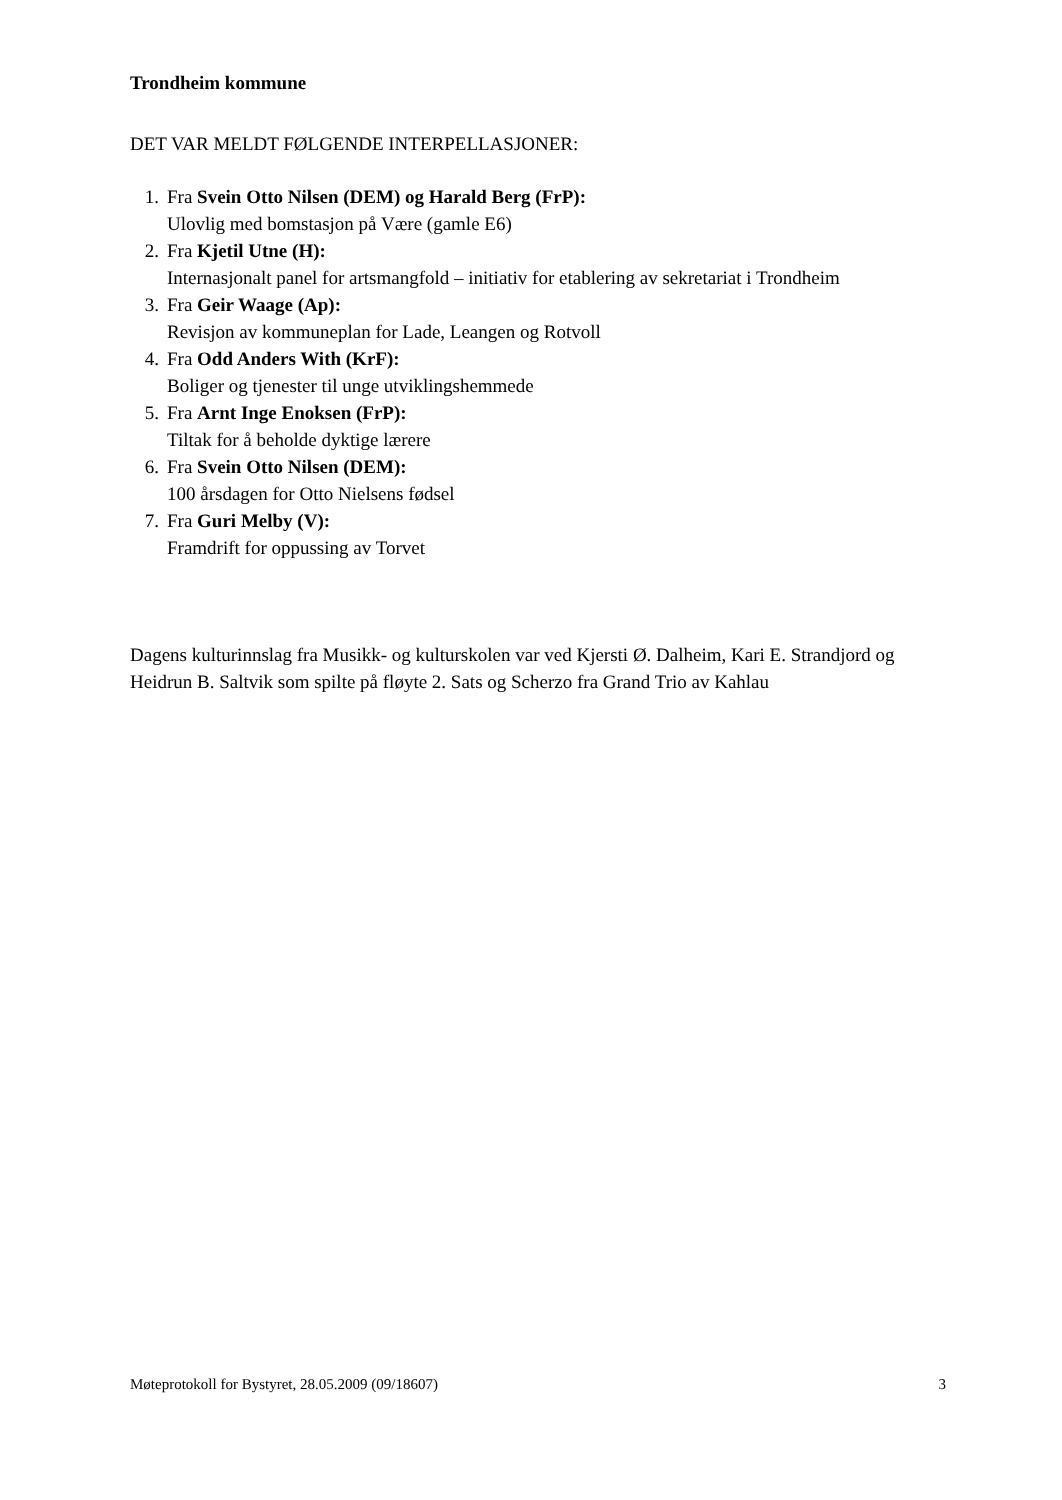Trondheim kommune
DET VAR MELDT FØLGENDE INTERPELLASJONER:
1. Fra Svein Otto Nilsen (DEM) og Harald Berg (FrP):
Ulovlig med bomstasjon på Være (gamle E6)
2. Fra Kjetil Utne (H):
Internasjonalt panel for artsmangfold – initiativ for etablering av sekretariat i Trondheim
3. Fra Geir Waage (Ap):
Revisjon av kommuneplan for Lade, Leangen og Rotvoll
4. Fra Odd Anders With (KrF):
Boliger og tjenester til unge utviklingshemmede
5. Fra Arnt Inge Enoksen (FrP):
Tiltak for å beholde dyktige lærere
6. Fra Svein Otto Nilsen (DEM):
100 årsdagen for Otto Nielsens fødsel
7. Fra Guri Melby (V):
Framdrift for oppussing av Torvet
Dagens kulturinnslag fra Musikk- og kulturskolen var ved Kjersti Ø. Dalheim, Kari E. Strandjord og Heidrun B. Saltvik som spilte på fløyte 2. Sats og Scherzo fra Grand Trio av Kahlau
Møteprotokoll for Bystyret, 28.05.2009 (09/18607) 3